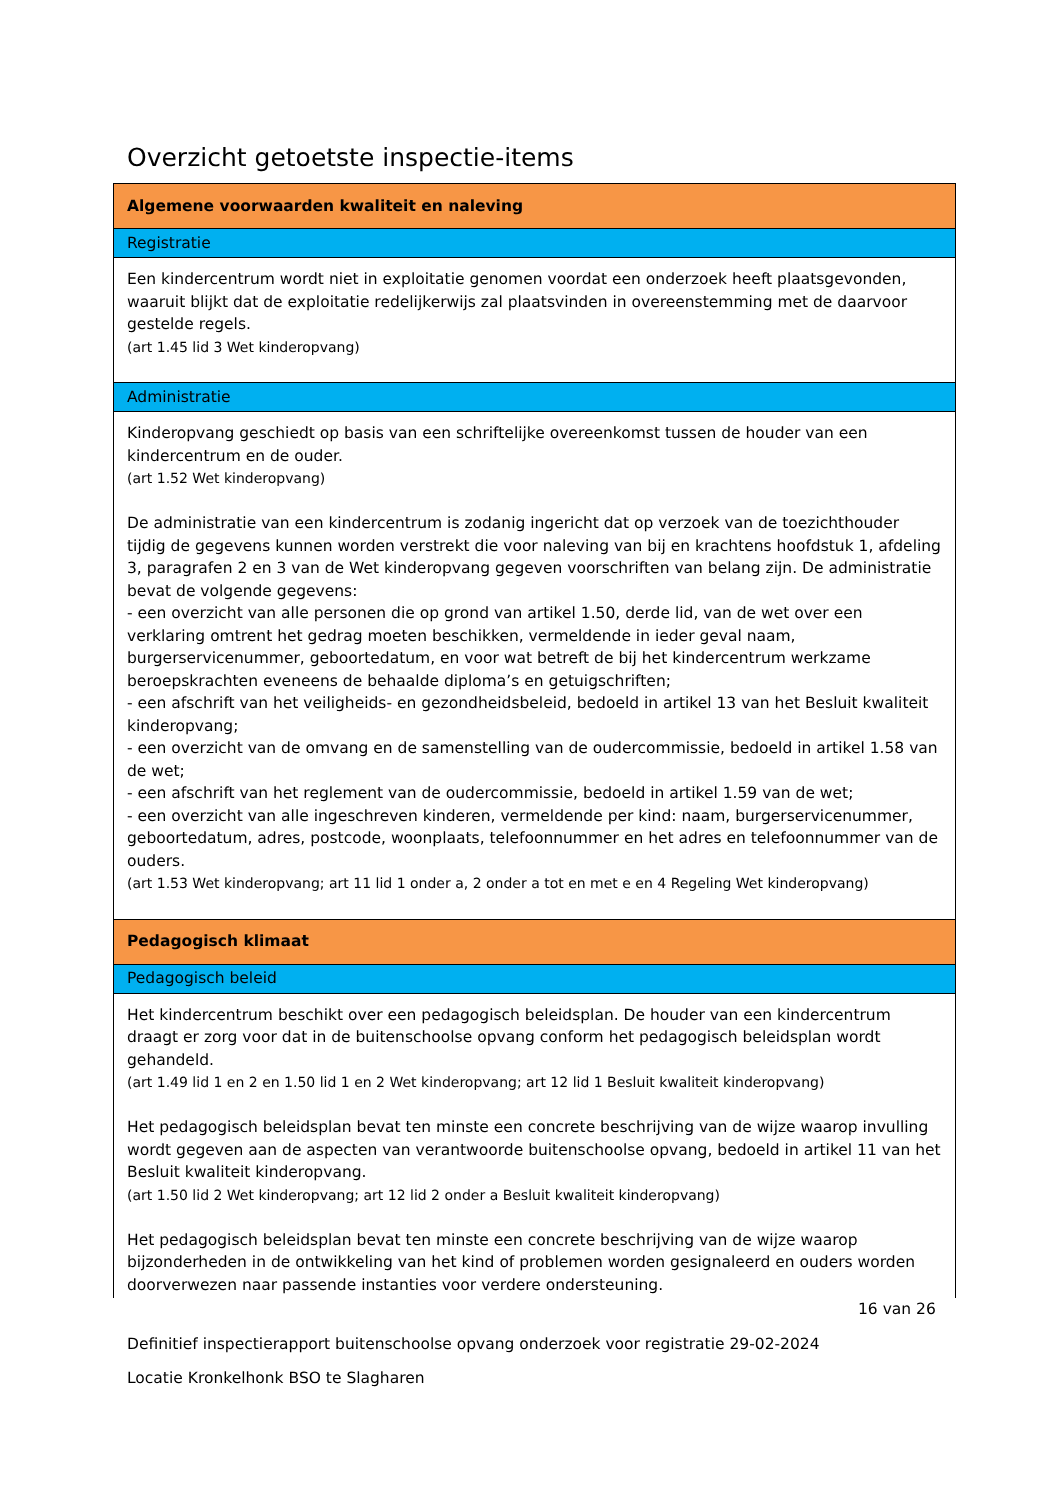Overzicht getoetste inspectie-items
| Algemene voorwaarden kwaliteit en naleving |
| Registratie |
| Een kindercentrum wordt niet in exploitatie genomen voordat een onderzoek heeft plaatsgevonden, waaruit blijkt dat de exploitatie redelijkerwijs zal plaatsvinden in overeenstemming met de daarvoor gestelde regels. (art 1.45 lid 3 Wet kinderopvang) |
| Administratie |
| Kinderopvang geschiedt op basis van een schriftelijke overeenkomst tussen de houder van een kindercentrum en de ouder. (art 1.52 Wet kinderopvang) De administratie van een kindercentrum is zodanig ingericht dat op verzoek van de toezichthouder tijdig de gegevens kunnen worden verstrekt die voor naleving van bij en krachtens hoofdstuk 1, afdeling 3, paragrafen 2 en 3 van de Wet kinderopvang gegeven voorschriften van belang zijn. De administratie bevat de volgende gegevens: - een overzicht van alle personen die op grond van artikel 1.50, derde lid, van de wet over een verklaring omtrent het gedrag moeten beschikken, vermeldende in ieder geval naam, burgerservicenummer, geboortedatum, en voor wat betreft de bij het kindercentrum werkzame beroepskrachten eveneens de behaalde diploma’s en getuigschriften; - een afschrift van het veiligheids- en gezondheidsbeleid, bedoeld in artikel 13 van het Besluit kwaliteit kinderopvang; - een overzicht van de omvang en de samenstelling van de oudercommissie, bedoeld in artikel 1.58 van de wet; - een afschrift van het reglement van de oudercommissie, bedoeld in artikel 1.59 van de wet; - een overzicht van alle ingeschreven kinderen, vermeldende per kind: naam, burgerservicenummer, geboortedatum, adres, postcode, woonplaats, telefoonnummer en het adres en telefoonnummer van de ouders. (art 1.53 Wet kinderopvang; art 11 lid 1 onder a, 2 onder a tot en met e en 4 Regeling Wet kinderopvang) |
| Pedagogisch klimaat |
| Pedagogisch beleid |
| Het kindercentrum beschikt over een pedagogisch beleidsplan. De houder van een kindercentrum draagt er zorg voor dat in de buitenschoolse opvang conform het pedagogisch beleidsplan wordt gehandeld. (art 1.49 lid 1 en 2 en 1.50 lid 1 en 2 Wet kinderopvang; art 12 lid 1 Besluit kwaliteit kinderopvang) Het pedagogisch beleidsplan bevat ten minste een concrete beschrijving van de wijze waarop invulling wordt gegeven aan de aspecten van verantwoorde buitenschoolse opvang, bedoeld in artikel 11 van het Besluit kwaliteit kinderopvang. (art 1.50 lid 2 Wet kinderopvang; art 12 lid 2 onder a Besluit kwaliteit kinderopvang) Het pedagogisch beleidsplan bevat ten minste een concrete beschrijving van de wijze waarop bijzonderheden in de ontwikkeling van het kind of problemen worden gesignaleerd en ouders worden doorverwezen naar passende instanties voor verdere ondersteuning. |
16 van 26
Definitief inspectierapport buitenschoolse opvang onderzoek voor registratie 29-02-2024
Locatie Kronkelhonk BSO te Slagharen